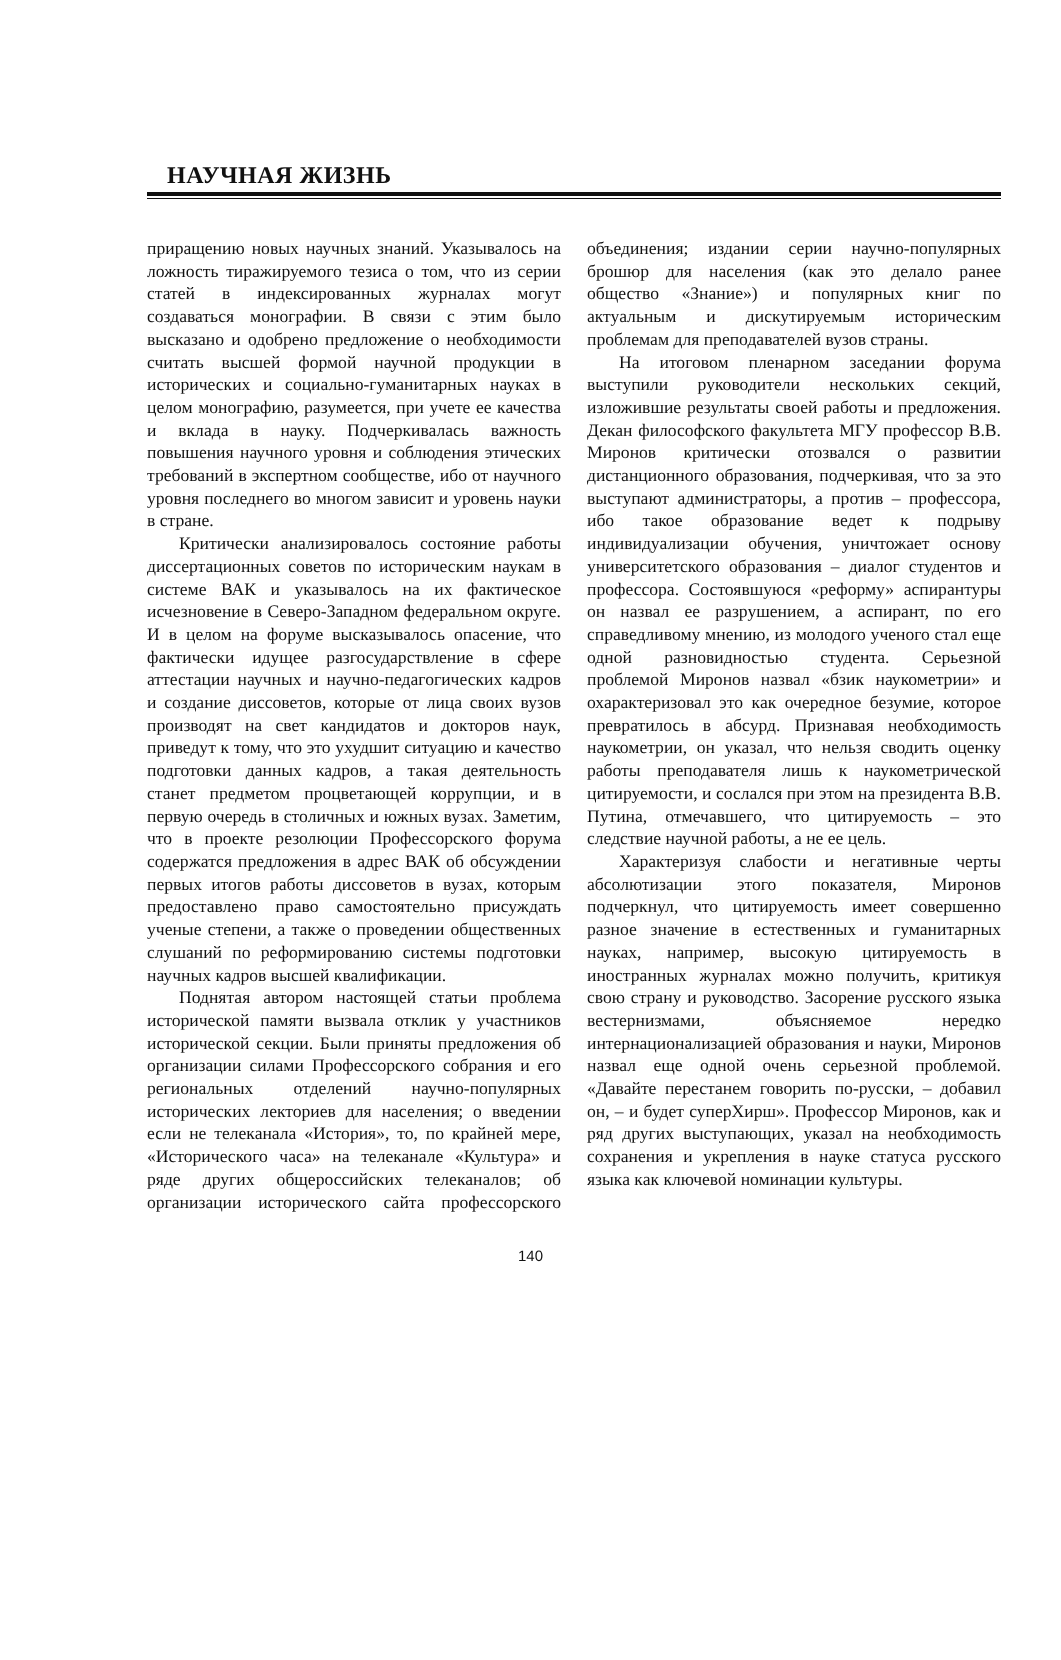НАУЧНАЯ ЖИЗНЬ
приращению новых научных знаний. Указывалось на ложность тиражируемого тезиса о том, что из серии статей в индексированных журналах могут создаваться монографии. В связи с этим было высказано и одобрено предложение о необходимости считать высшей формой научной продукции в исторических и социально-гуманитарных науках в целом монографию, разумеется, при учете ее качества и вклада в науку. Подчеркивалась важность повышения научного уровня и соблюдения этических требований в экспертном сообществе, ибо от научного уровня последнего во многом зависит и уровень науки в стране.
Критически анализировалось состояние работы диссертационных советов по историческим наукам в системе ВАК и указывалось на их фактическое исчезновение в Северо-Западном федеральном округе. И в целом на форуме высказывалось опасение, что фактически идущее разгосударствление в сфере аттестации научных и научно-педагогических кадров и создание диссоветов, которые от лица своих вузов производят на свет кандидатов и докторов наук, приведут к тому, что это ухудшит ситуацию и качество подготовки данных кадров, а такая деятельность станет предметом процветающей коррупции, и в первую очередь в столичных и южных вузах. Заметим, что в проекте резолюции Профессорского форума содержатся предложения в адрес ВАК об обсуждении первых итогов работы диссоветов в вузах, которым предоставлено право самостоятельно присуждать ученые степени, а также о проведении общественных слушаний по реформированию системы подготовки научных кадров высшей квалификации.
Поднятая автором настоящей статьи проблема исторической памяти вызвала отклик у участников исторической секции. Были приняты предложения об организации силами Профессорского собрания и его региональных отделений научно-популярных исторических лекториев для населения; о введении если не телеканала «История», то, по крайней мере, «Исторического часа» на телеканале «Культура» и ряде других общероссийских телеканалов; об организации исторического сайта профессорского объединения; издании серии научно-популярных брошюр для населения (как это делало ранее общество «Знание») и популярных книг по актуальным и дискутируемым историческим проблемам для преподавателей вузов страны.
На итоговом пленарном заседании форума выступили руководители нескольких секций, изложившие результаты своей работы и предложения. Декан философского факультета МГУ профессор В.В. Миронов критически отозвался о развитии дистанционного образования, подчеркивая, что за это выступают администраторы, а против – профессора, ибо такое образование ведет к подрыву индивидуализации обучения, уничтожает основу университетского образования – диалог студентов и профессора. Состоявшуюся «реформу» аспирантуры он назвал ее разрушением, а аспирант, по его справедливому мнению, из молодого ученого стал еще одной разновидностью студента. Серьезной проблемой Миронов назвал «бзик наукометрии» и охарактеризовал это как очередное безумие, которое превратилось в абсурд. Признавая необходимость наукометрии, он указал, что нельзя сводить оценку работы преподавателя лишь к наукометрической цитируемости, и сослался при этом на президента В.В. Путина, отмечавшего, что цитируемость – это следствие научной работы, а не ее цель.
Характеризуя слабости и негативные черты абсолютизации этого показателя, Миронов подчеркнул, что цитируемость имеет совершенно разное значение в естественных и гуманитарных науках, например, высокую цитируемость в иностранных журналах можно получить, критикуя свою страну и руководство. Засорение русского языка вестернизмами, объясняемое нередко интернационализацией образования и науки, Миронов назвал еще одной очень серьезной проблемой. «Давайте перестанем говорить по-русски, – добавил он, – и будет суперХирш». Профессор Миронов, как и ряд других выступающих, указал на необходимость сохранения и укрепления в науке статуса русского языка как ключевой номинации культуры.
140